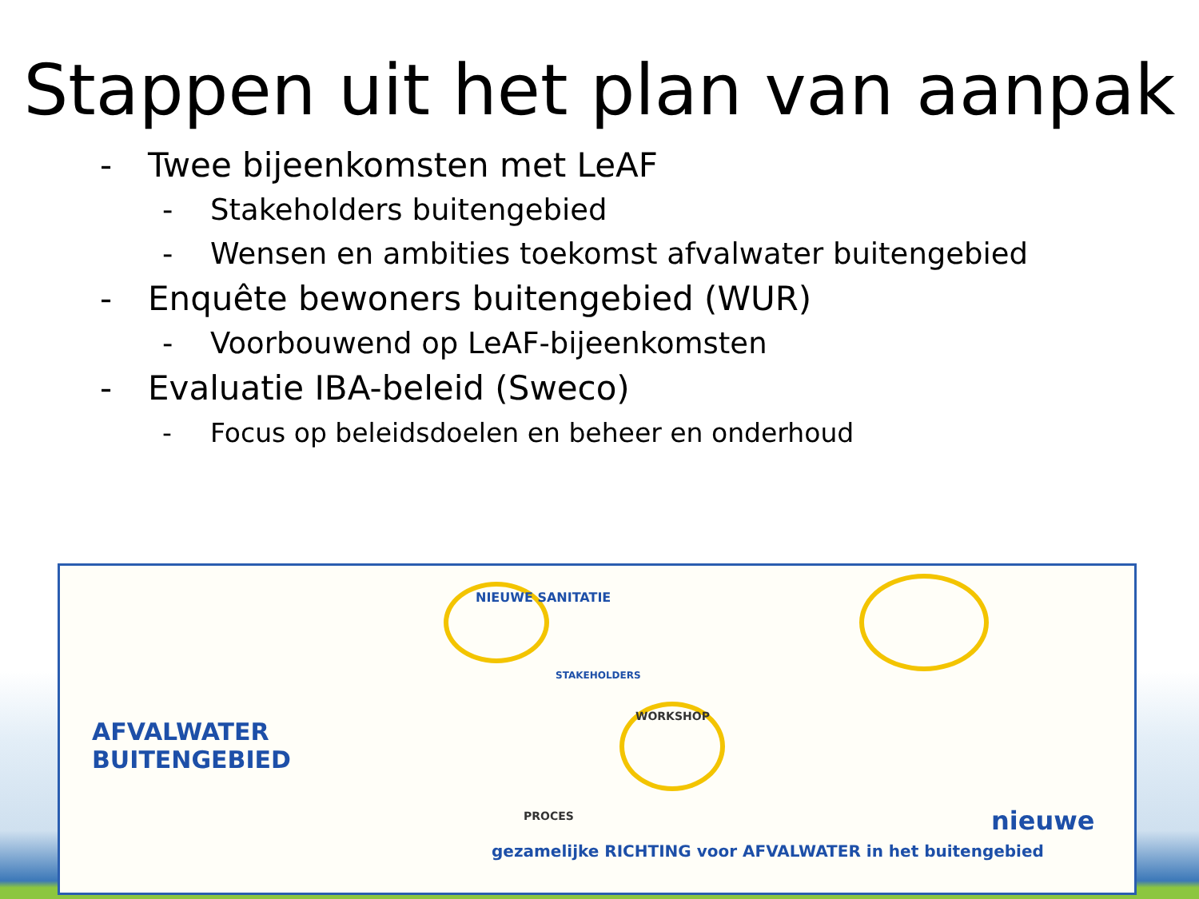Stappen uit het plan van aanpak
- Twee bijeenkomsten met LeAF
- Stakeholders buitengebied
- Wensen en ambities toekomst afvalwater buitengebied
- Enquête bewoners buitengebied (WUR)
- Voorbouwend op LeAF-bijeenkomsten
- Evaluatie IBA-beleid (Sweco)
- Focus op beleidsdoelen en beheer en onderhoud
AFVALWATER
BUITENGEBIED
NIEUWE SANITATIE
STAKEHOLDERS
WORKSHOP
PROCES
gezamelijke RICHTING voor AFVALWATER in het buitengebied
nieuwe